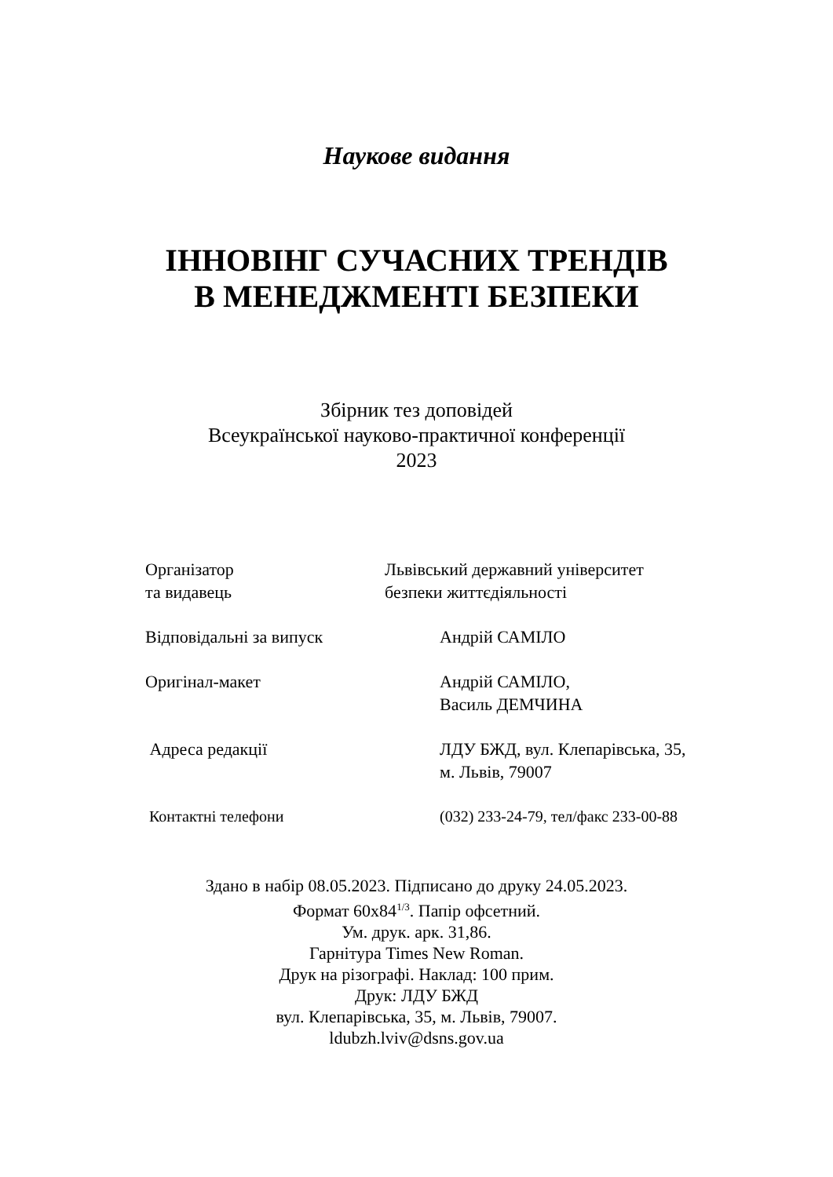Наукове видання
ІННОВІНГ СУЧАСНИХ ТРЕНДІВ
В МЕНЕДЖМЕНТІ БЕЗПЕКИ
Збірник тез доповідей
Всеукраїнської науково-практичної конференції
2023
Організатор
та видавець
Львівський державний університет
безпеки життєдіяльності
Відповідальні за випуск Андрій САМІЛО
Оригінал-макет Андрій САМІЛО,
Василь ДЕМЧИНА
Адреса редакції ЛДУ БЖД, вул. Клепарівська, 35,
м. Львів, 79007
Контактні телефони (032) 233-24-79, тел/факс 233-00-88
Здано в набір 08.05.2023. Підписано до друку 24.05.2023.
Формат 60х84<sup>1/3</sup>. Папір офсетний.
Ум. друк. арк. 31,86.
Гарнітура Times New Roman.
Друк на різографі. Наклад: 100 прим.
Друк: ЛДУ БЖД
вул. Клепарівська, 35, м. Львів, 79007.
ldubzh.lviv@dsns.gov.ua